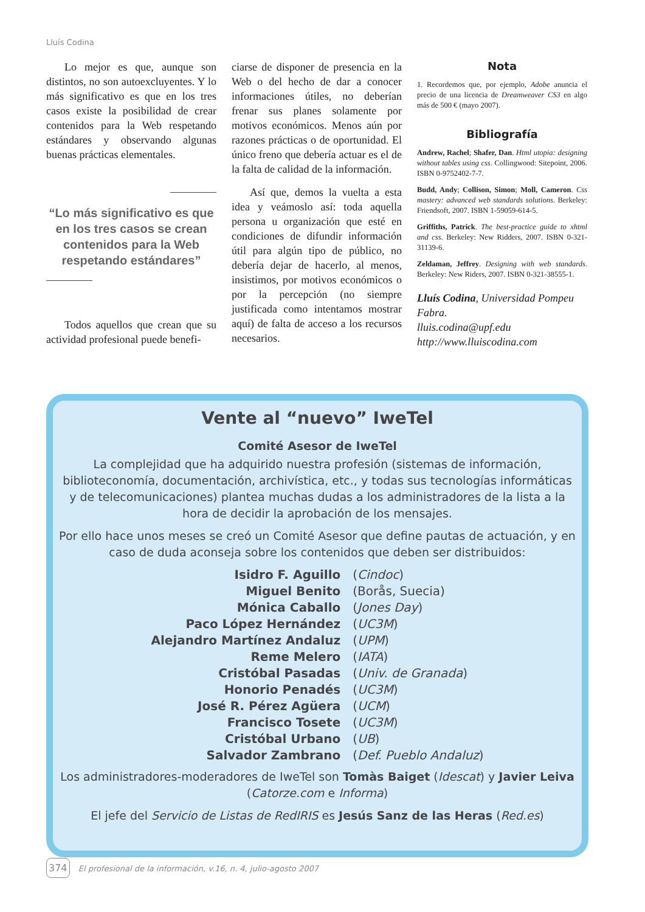Lluís Codina
Lo mejor es que, aunque son distintos, no son autoexcluyentes. Y lo más significativo es que en los tres casos existe la posibilidad de crear contenidos para la Web respetando estándares y observando algunas buenas prácticas elementales.
“Lo más significativo es que en los tres casos se crean contenidos para la Web respetando estándares”
Todos aquellos que crean que su actividad profesional puede benefi-
ciarse de disponer de presencia en la Web o del hecho de dar a conocer informaciones útiles, no deberían frenar sus planes solamente por motivos económicos. Menos aún por razones prácticas o de oportunidad. El único freno que debería actuar es el de la falta de calidad de la información.
Así que, demos la vuelta a esta idea y veámoslo así: toda aquella persona u organización que esté en condiciones de difundir información útil para algún tipo de público, no debería dejar de hacerlo, al menos, insistimos, por motivos económicos o por la percepción (no siempre justificada como intentamos mostrar aquí) de falta de acceso a los recursos necesarios.
Nota
1. Recordemos que, por ejemplo, Adobe anuncia el precio de una licencia de Dreamweaver CS3 en algo más de 500 € (mayo 2007).
Bibliografía
Andrew, Rachel; Shafer, Dan. Html utopia: designing without tables using css. Collingwood: Sitepoint, 2006. ISBN 0-9752402-7-7.
Budd, Andy; Collison, Simon; Moll, Cameron. Css mastery: advanced web standards solutions. Berkeley: Friendsoft, 2007. ISBN 1-59059-614-5.
Griffiths, Patrick. The best-practice guide to xhtml and css. Berkeley: New Ridders, 2007. ISBN 0-321-31139-6.
Zeldaman, Jeffrey. Designing with web standards. Berkeley: New Riders, 2007. ISBN 0-321-38555-1.
Lluís Codina, Universidad Pompeu Fabra.
lluis.codina@upf.edu
http://www.lluiscodina.com
Vente al “nuevo” IweTel
Comité Asesor de IweTel
La complejidad que ha adquirido nuestra profesión (sistemas de información, biblioteconomía, documentación, archivística, etc., y todas sus tecnologías informáticas y de telecomunicaciones) plantea muchas dudas a los administradores de la lista a la hora de decidir la aprobación de los mensajes.
Por ello hace unos meses se creó un Comité Asesor que define pautas de actuación, y en caso de duda aconseja sobre los contenidos que deben ser distribuidos:
| Isidro F. Aguillo | ( Cindoc ) |
| Miguel Benito | (Borås, Suecia) |
| Mónica Caballo | ( Jones Day ) |
| Paco López Hernández | ( UC3M ) |
| Alejandro Martínez Andaluz | ( UPM ) |
| Reme Melero | ( IATA ) |
| Cristóbal Pasadas | ( Univ. de Granada ) |
| Honorio Penadés | ( UC3M ) |
| José R. Pérez Agüera | ( UCM ) |
| Francisco Tosete | ( UC3M ) |
| Cristóbal Urbano | ( UB ) |
| Salvador Zambrano | ( Def. Pueblo Andaluz ) |
Los administradores-moderadores de IweTel son Tomàs Baiget (Idescat) y Javier Leiva (Catorze.com e Informa)
El jefe del Servicio de Listas de RedIRIS es Jesús Sanz de las Heras (Red.es)
374 El profesional de la información, v.16, n. 4, julio-agosto 2007